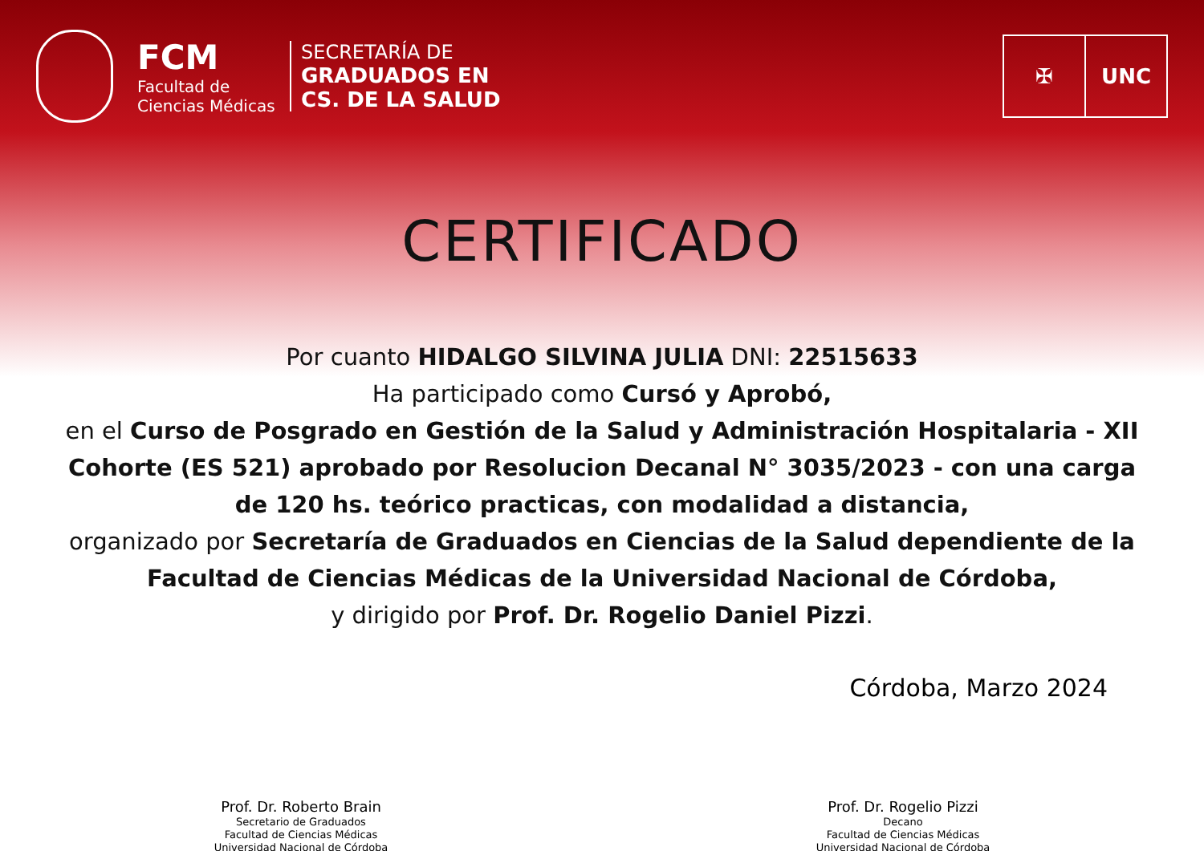FCM
Facultad de
Ciencias Médicas
SECRETARÍA DE
GRADUADOS EN
CS. DE LA SALUD
✠ UNC
CERTIFICADO
Por cuanto HIDALGO SILVINA JULIA DNI: 22515633
Ha participado como Cursó y Aprobó,
en el Curso de Posgrado en Gestión de la Salud y Administración Hospitalaria - XII Cohorte (ES 521) aprobado por Resolucion Decanal N° 3035/2023 - con una carga de 120 hs. teórico practicas, con modalidad a distancia,
organizado por Secretaría de Graduados en Ciencias de la Salud dependiente de la Facultad de Ciencias Médicas de la Universidad Nacional de Córdoba,
y dirigido por Prof. Dr. Rogelio Daniel Pizzi.
Córdoba, Marzo 2024
Prof. Dr. Roberto Brain
Secretario de Graduados
Facultad de Ciencias Médicas
Universidad Nacional de Córdoba
Prof. Dr. Rogelio Pizzi
Decano
Facultad de Ciencias Médicas
Universidad Nacional de Córdoba